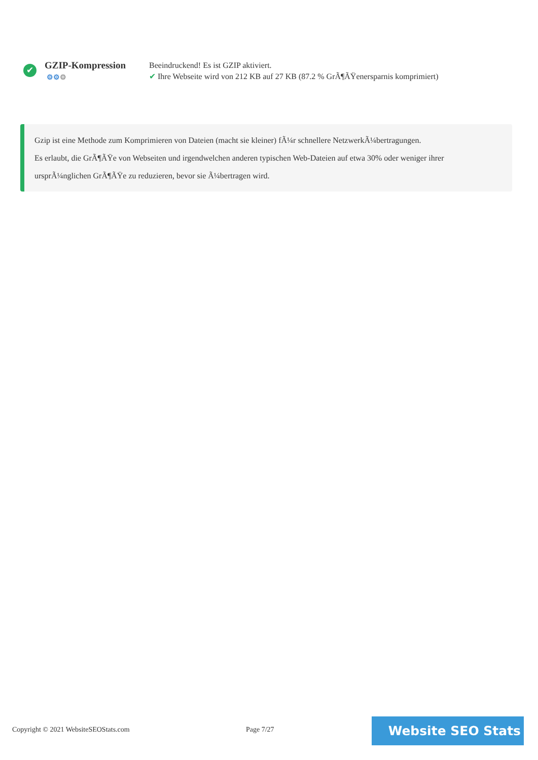✔
GZIP-Kompression
⚙⚙⚙
Beeindruckend! Es ist GZIP aktiviert.
✔ Ihre Webseite wird von 212 KB auf 27 KB (87.2 % GrÃ¶ÃŸenersparnis komprimiert)
Gzip ist eine Methode zum Komprimieren von Dateien (macht sie kleiner) fÃ¼r schnellere NetzwerkÃ¼bertragungen.
Es erlaubt, die GrÃ¶ÃŸe von Webseiten und irgendwelchen anderen typischen Web-Dateien auf etwa 30% oder weniger ihrer ursprÃ¼nglichen GrÃ¶ÃŸe zu reduzieren, bevor sie Ã¼bertragen wird.
Copyright © 2021 WebsiteSEOStats.com
Page 7/27 Website SEO Stats